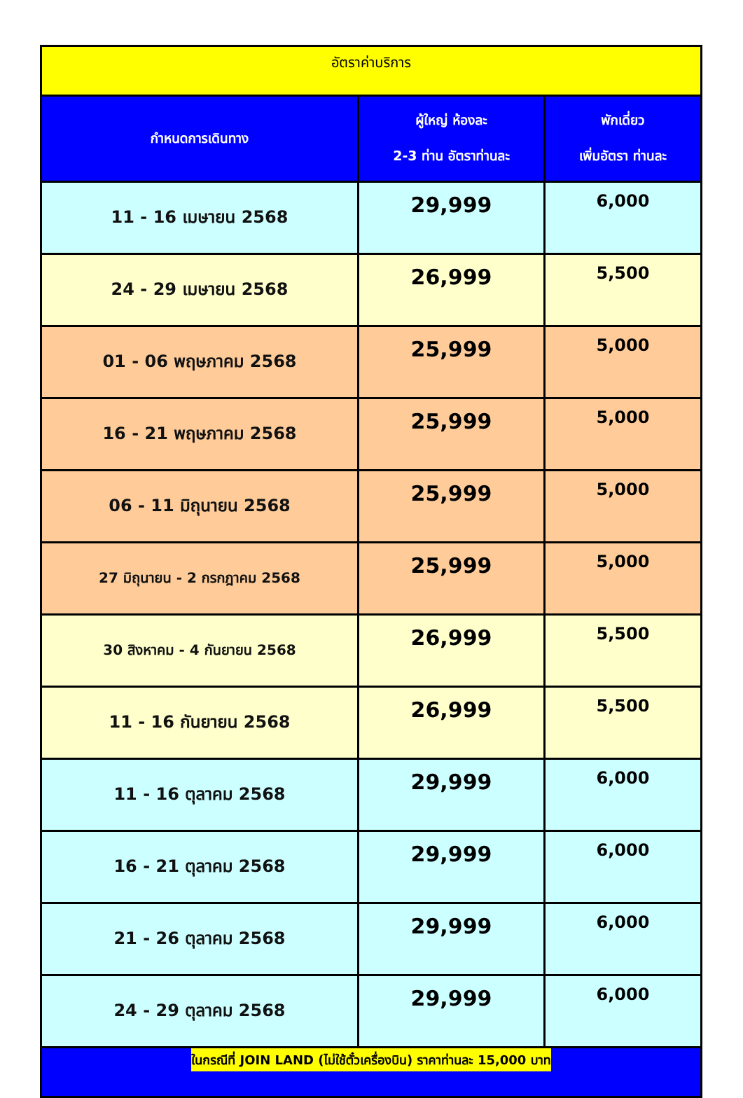| อัตราค่าบริการ | | |
| --- | --- | --- |
| กำหนดการเดินทาง | ผู้ใหญ่ ห้องละ 2-3 ท่าน อัตราท่านละ | พักเดี่ยว เพิ่มอัตรา ท่านละ |
| 11 - 16 เมษายน 2568 | 29,999 | 6,000 |
| 24 - 29 เมษายน 2568 | 26,999 | 5,500 |
| 01 - 06 พฤษภาคม 2568 | 25,999 | 5,000 |
| 16 - 21 พฤษภาคม 2568 | 25,999 | 5,000 |
| 06 - 11 มิถุนายน 2568 | 25,999 | 5,000 |
| 27 มิถุนายน - 2 กรกฎาคม 2568 | 25,999 | 5,000 |
| 30 สิงหาคม - 4 กันยายน 2568 | 26,999 | 5,500 |
| 11 - 16 กันยายน 2568 | 26,999 | 5,500 |
| 11 - 16 ตุลาคม 2568 | 29,999 | 6,000 |
| 16 - 21 ตุลาคม 2568 | 29,999 | 6,000 |
| 21 - 26 ตุลาคม 2568 | 29,999 | 6,000 |
| 24 - 29 ตุลาคม 2568 | 29,999 | 6,000 |
| ในกรณีที่ JOIN LAND (ไม่ใช้ตั๋วเครื่องบิน) ราคาท่านละ 15,000 บาท | | |